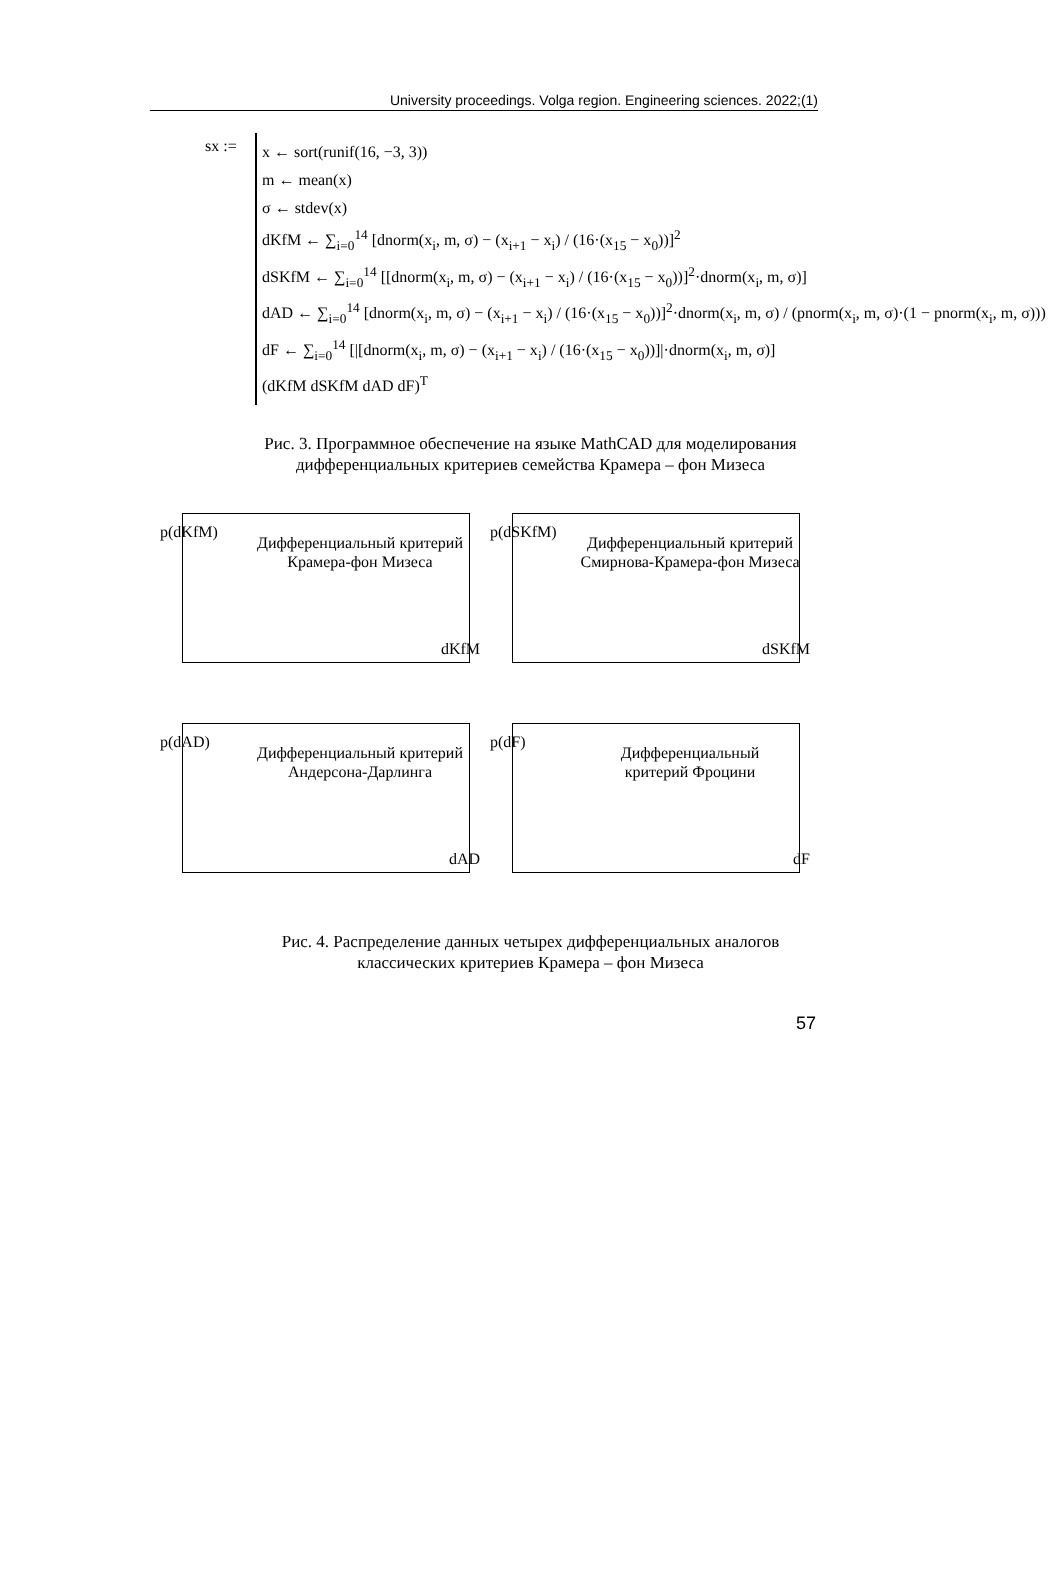University proceedings. Volga region. Engineering sciences. 2022;(1)
sx :=
x ← sort(runif(16, −3, 3))
m ← mean(x)
σ ← stdev(x)
dKfM ← ∑<sub>i=0</sub><sup>14</sup> [dnorm(x<sub>i</sub>, m, σ) − (x<sub>i+1</sub> − x<sub>i</sub>) / (16·(x<sub>15</sub> − x<sub>0</sub>))]<sup>2</sup>
dSKfM ← ∑<sub>i=0</sub><sup>14</sup> [[dnorm(x<sub>i</sub>, m, σ) − (x<sub>i+1</sub> − x<sub>i</sub>) / (16·(x<sub>15</sub> − x<sub>0</sub>))]<sup>2</sup>·dnorm(x<sub>i</sub>, m, σ)]
dAD ← ∑<sub>i=0</sub><sup>14</sup> [dnorm(x<sub>i</sub>, m, σ) − (x<sub>i+1</sub> − x<sub>i</sub>) / (16·(x<sub>15</sub> − x<sub>0</sub>))]<sup>2</sup>·dnorm(x<sub>i</sub>, m, σ) / (pnorm(x<sub>i</sub>, m, σ)·(1 − pnorm(x<sub>i</sub>, m, σ)))
dF ← ∑<sub>i=0</sub><sup>14</sup> [|[dnorm(x<sub>i</sub>, m, σ) − (x<sub>i+1</sub> − x<sub>i</sub>) / (16·(x<sub>15</sub> − x<sub>0</sub>))]|·dnorm(x<sub>i</sub>, m, σ)]
(dKfM dSKfM dAD dF)<sup>T</sup>
Рис. 3. Программное обеспечение на языке MathCAD для моделирования
дифференциальных критериев семейства Крамера – фон Мизеса
p(dKfM)
Дифференциальный критерий
Крамера-фон Мизеса
dKfM
p(dSKfM)
Дифференциальный критерий
Смирнова-Крамера-фон Мизеса
dSKfM
p(dAD)
Дифференциальный критерий
Андерсона-Дарлинга
dAD
p(dF)
Дифференциальный
критерий Фроцини
dF
Рис. 4. Распределение данных четырех дифференциальных аналогов
классических критериев Крамера – фон Мизеса
57